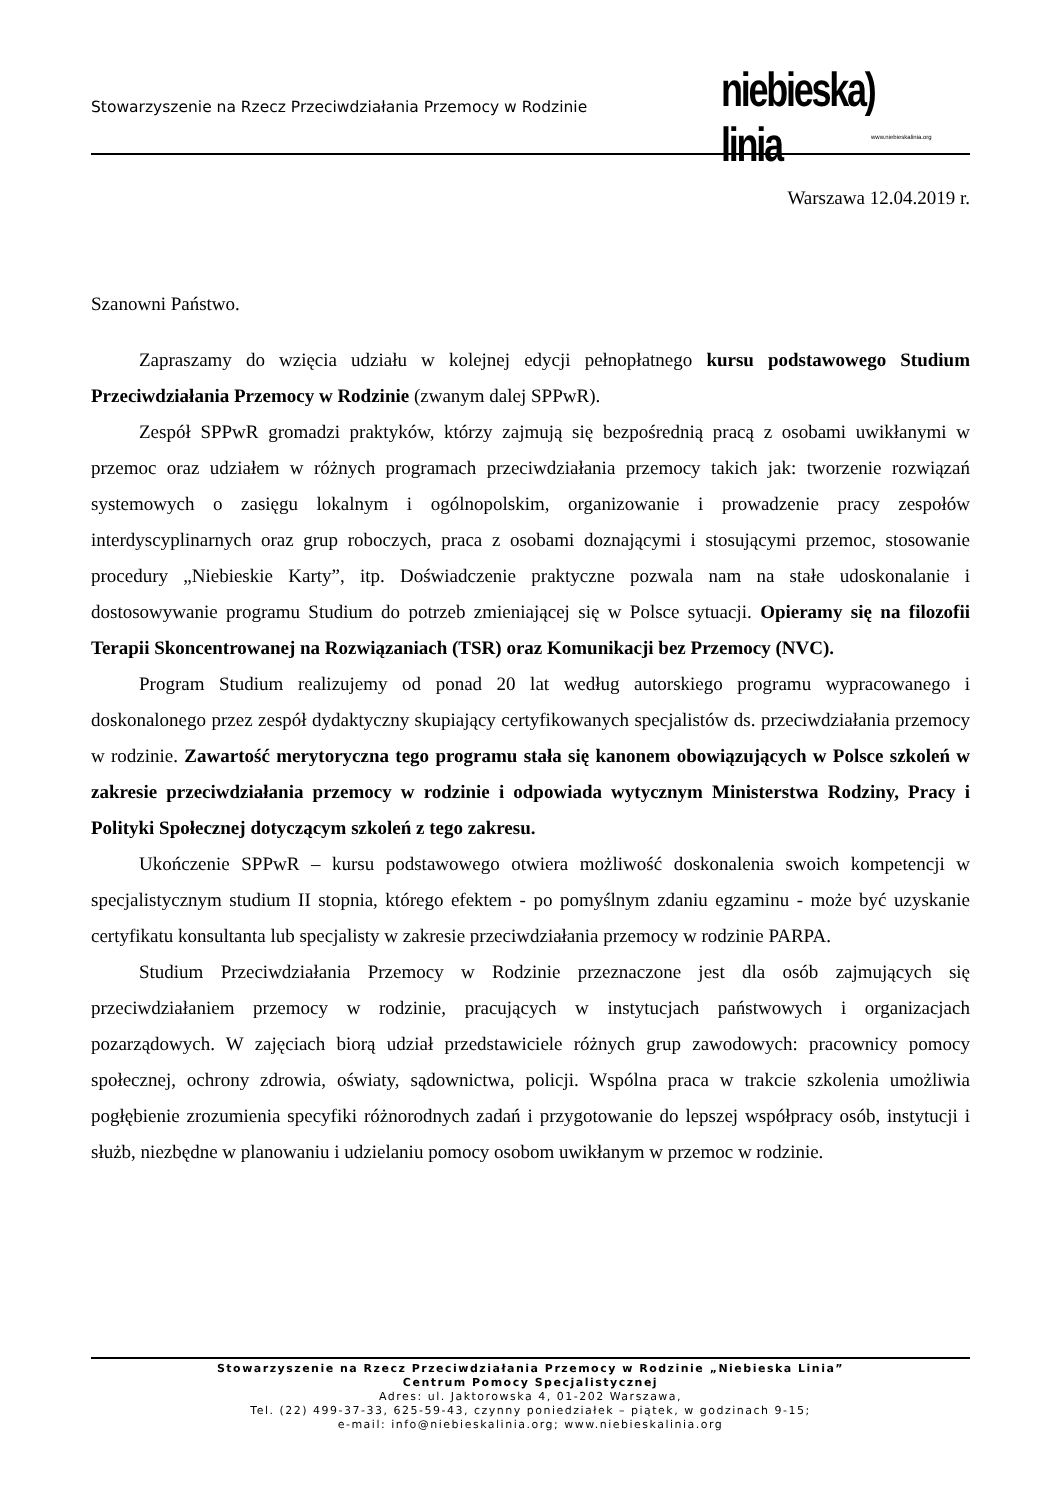Stowarzyszenie na Rzecz Przeciwdziałania Przemocy w Rodzinie
niebieska) linia
www.niebieskalinia.org
Warszawa 12.04.2019 r.
Szanowni Państwo.
Zapraszamy do wzięcia udziału w kolejnej edycji pełnopłatnego kursu podstawowego Studium Przeciwdziałania Przemocy w Rodzinie (zwanym dalej SPPwR).
Zespół SPPwR gromadzi praktyków, którzy zajmują się bezpośrednią pracą z osobami uwikłanymi w przemoc oraz udziałem w różnych programach przeciwdziałania przemocy takich jak: tworzenie rozwiązań systemowych o zasięgu lokalnym i ogólnopolskim, organizowanie i prowadzenie pracy zespołów interdyscyplinarnych oraz grup roboczych, praca z osobami doznającymi i stosującymi przemoc, stosowanie procedury „Niebieskie Karty”, itp. Doświadczenie praktyczne pozwala nam na stałe udoskonalanie i dostosowywanie programu Studium do potrzeb zmieniającej się w Polsce sytuacji. Opieramy się na filozofii Terapii Skoncentrowanej na Rozwiązaniach (TSR) oraz Komunikacji bez Przemocy (NVC).
Program Studium realizujemy od ponad 20 lat według autorskiego programu wypracowanego i doskonalonego przez zespół dydaktyczny skupiający certyfikowanych specjalistów ds. przeciwdziałania przemocy w rodzinie. Zawartość merytoryczna tego programu stała się kanonem obowiązujących w Polsce szkoleń w zakresie przeciwdziałania przemocy w rodzinie i odpowiada wytycznym Ministerstwa Rodziny, Pracy i Polityki Społecznej dotyczącym szkoleń z tego zakresu.
Ukończenie SPPwR – kursu podstawowego otwiera możliwość doskonalenia swoich kompetencji w specjalistycznym studium II stopnia, którego efektem - po pomyślnym zdaniu egzaminu - może być uzyskanie certyfikatu konsultanta lub specjalisty w zakresie przeciwdziałania przemocy w rodzinie PARPA.
Studium Przeciwdziałania Przemocy w Rodzinie przeznaczone jest dla osób zajmujących się przeciwdziałaniem przemocy w rodzinie, pracujących w instytucjach państwowych i organizacjach pozarządowych. W zajęciach biorą udział przedstawiciele różnych grup zawodowych: pracownicy pomocy społecznej, ochrony zdrowia, oświaty, sądownictwa, policji. Wspólna praca w trakcie szkolenia umożliwia pogłębienie zrozumienia specyfiki różnorodnych zadań i przygotowanie do lepszej współpracy osób, instytucji i służb, niezbędne w planowaniu i udzielaniu pomocy osobom uwikłanym w przemoc w rodzinie.
Stowarzyszenie na Rzecz Przeciwdziałania Przemocy w Rodzinie „Niebieska Linia”
Centrum Pomocy Specjalistycznej
Adres: ul. Jaktorowska 4, 01-202 Warszawa,
Tel. (22) 499-37-33, 625-59-43, czynny poniedziałek – piątek, w godzinach 9-15;
e-mail: info@niebieskalinia.org; www.niebieskalinia.org